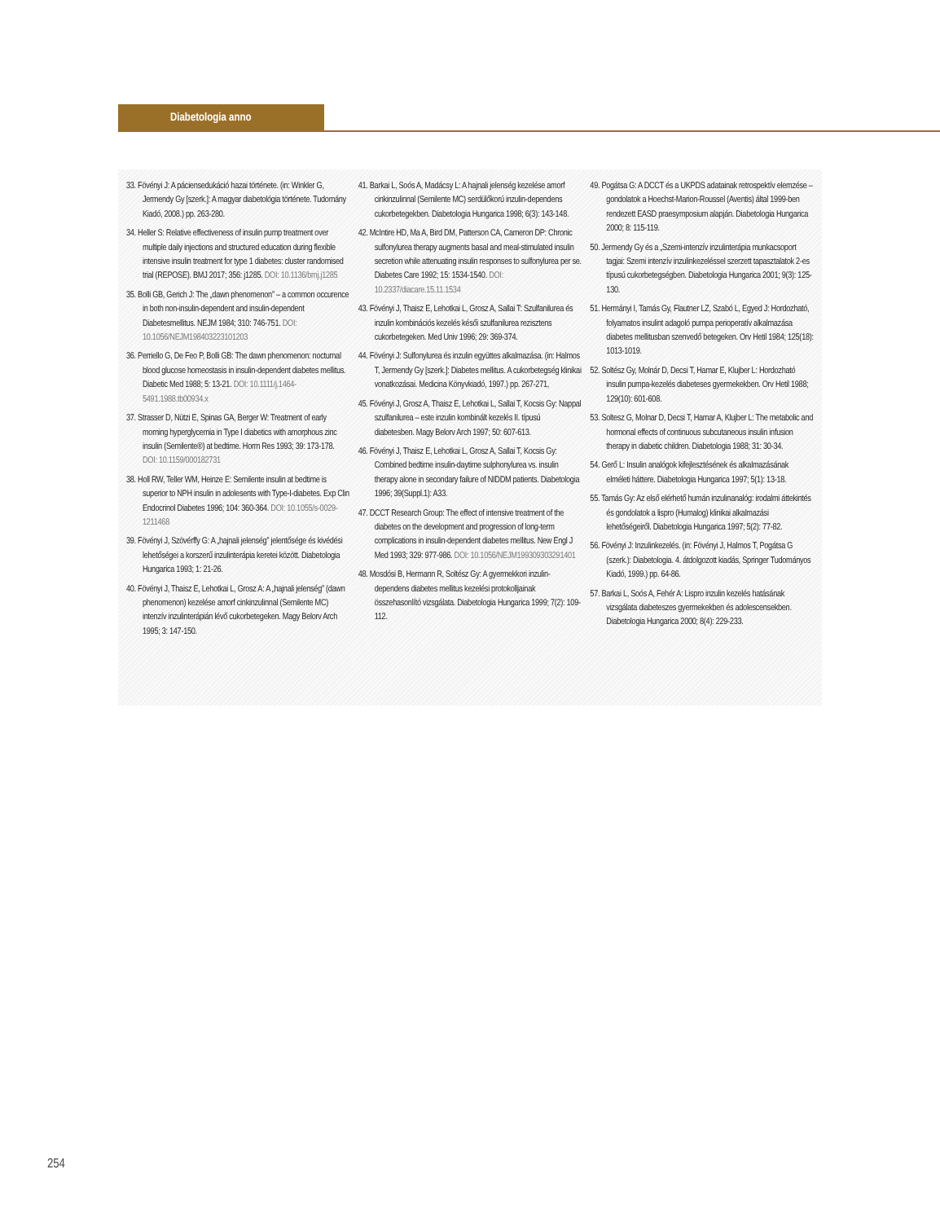Diabetologia anno
33. Fövényi J: A páciensedukáció hazai története. (in: Winkler G, Jermendy Gy [szerk.]: A magyar diabetológia története. Tudomány Kiadó, 2008.) pp. 263-280.
34. Heller S: Relative effectiveness of insulin pump treatment over multiple daily injections and structured education during flexible intensive insulin treatment for type 1 diabetes: cluster randomised trial (REPOSE). BMJ 2017; 356: j1285. DOI: 10.1136/bmj.j1285
35. Bolli GB, Gerich J: The „dawn phenomenon” – a common occurence in both non-insulin-dependent and insulin-dependent Diabetesmellitus. NEJM 1984; 310: 746-751. DOI: 10.1056/NEJM198403223101203
36. Perriello G, De Feo P, Bolli GB: The dawn phenomenon: nocturnal blood glucose homeostasis in insulin-dependent diabetes mellitus. Diabetic Med 1988; 5: 13-21. DOI: 10.1111/j.1464-5491.1988.tb00934.x
37. Strasser D, Nützi E, Spinas GA, Berger W: Treatment of early morning hyperglycemia in Type I diabetics with amorphous zinc insulin (Semilente®) at bedtime. Horm Res 1993; 39: 173-178. DOI: 10.1159/000182731
38. Holl RW, Teller WM, Heinze E: Semilente insulin at bedtime is superior to NPH insulin in adolesents with Type-I-diabetes. Exp Clin Endocrinol Diabetes 1996; 104: 360-364. DOI: 10.1055/s-0029-1211468
39. Fövényi J, Szövérffy G: A „hajnali jelenség” jelentősége és kivédési lehetőségei a korszerű inzulinterápia keretei között. Diabetologia Hungarica 1993; 1: 21-26.
40. Fövényi J, Thaisz E, Lehotkai L, Grosz A: A „hajnali jelenség” (dawn phenomenon) kezelése amorf cinkinzulinnal (Semilente MC) intenzív inzulinterápián lévő cukorbetegeken. Magy Belorv Arch 1995; 3: 147-150.
41. Barkai L, Soós A, Madácsy L: A hajnali jelenség kezelése amorf cinkinzulinnal (Semilente MC) serdülőkorú inzulin-dependens cukorbetegekben. Diabetologia Hungarica 1998; 6(3): 143-148.
42. McIntire HD, Ma A, Bird DM, Patterson CA, Cameron DP: Chronic sulfonylurea therapy augments basal and meal-stimulated insulin secretion while attenuating insulin responses to sulfonylurea per se. Diabetes Care 1992; 15: 1534-1540. DOI: 10.2337/diacare.15.11.1534
43. Fövényi J, Thaisz E, Lehotkai L, Grosz A, Sallai T: Szulfanilurea és inzulin kombinációs kezelés késői szulfanilurea rezisztens cukorbetegeken. Med Univ 1996; 29: 369-374.
44. Fövényi J: Sulfonylurea és inzulin együttes alkalmazása. (in: Halmos T, Jermendy Gy [szerk.]: Diabetes mellitus. A cukorbetegség klinikai vonatkozásai. Medicina Könyvkiadó, 1997.) pp. 267-271,
45. Fövényi J, Grosz A, Thaisz E, Lehotkai L, Sallai T, Kocsis Gy: Nappal szulfanilurea – este inzulin kombinált kezelés II. típusú diabetesben. Magy Belorv Arch 1997; 50: 607-613.
46. Fövényi J, Thaisz E, Lehotkai L, Grosz A, Sallai T, Kocsis Gy: Combined bedtime insulin-daytime sulphonylurea vs. insulin therapy alone in secondary failure of NIDDM patients. Diabetologia 1996; 39(Suppl.1): A33.
47. DCCT Research Group: The effect of intensive treatment of the diabetes on the development and progression of long-term complications in insulin-dependent diabetes mellitus. New Engl J Med 1993; 329: 977-986. DOI: 10.1056/NEJM199309303291401
48. Mosdósi B, Hermann R, Soltész Gy: A gyermekkori inzulin-dependens diabetes mellitus kezelési protokolljainak összehasonlító vizsgálata. Diabetologia Hungarica 1999; 7(2): 109-112.
49. Pogátsa G: A DCCT és a UKPDS adatainak retrospektív elemzése – gondolatok a Hoechst-Marion-Roussel (Aventis) által 1999-ben rendezett EASD praesymposium alapján. Diabetologia Hungarica 2000; 8: 115-119.
50. Jermendy Gy és a „Szemi-intenzív inzulinterápia munkacsoport tagjai: Szemi intenzív inzulinkezeléssel szerzett tapasztalatok 2-es típusú cukorbetegségben. Diabetologia Hungarica 2001; 9(3): 125-130.
51. Hermányi I, Tamás Gy, Flautner LZ, Szabó L, Egyed J: Hordozható, folyamatos insulint adagoló pumpa perioperatív alkalmazása diabetes mellitusban szenvedő betegeken. Orv Hetil 1984; 125(18): 1013-1019.
52. Soltész Gy, Molnár D, Decsi T, Hamar E, Klujber L: Hordozható insulin pumpa-kezelés diabeteses gyermekekben. Orv Hetil 1988; 129(10): 601-608.
53. Soltesz G, Molnar D, Decsi T, Hamar A, Klujber L: The metabolic and hormonal effects of continuous subcutaneous insulin infusion therapy in diabetic children. Diabetologia 1988; 31: 30-34.
54. Gerő L: Insulin analógok kifejlesztésének és alkalmazásának elméleti háttere. Diabetologia Hungarica 1997; 5(1): 13-18.
55. Tamás Gy: Az első elérhető humán inzulinanalóg: irodalmi áttekintés és gondolatok a lispro (Humalog) klinikai alkalmazási lehetőségeiről. Diabetologia Hungarica 1997; 5(2): 77-82.
56. Fövényi J: Inzulinkezelés. (in: Fövényi J, Halmos T, Pogátsa G (szerk.): Diabetologia. 4. átdolgozott kiadás, Springer Tudományos Kiadó, 1999.) pp. 64-86.
57. Barkai L, Soós A, Fehér A: Lispro inzulin kezelés hatásának vizsgálata diabeteszes gyermekekben és adolescensekben. Diabetologia Hungarica 2000; 8(4): 229-233.
254